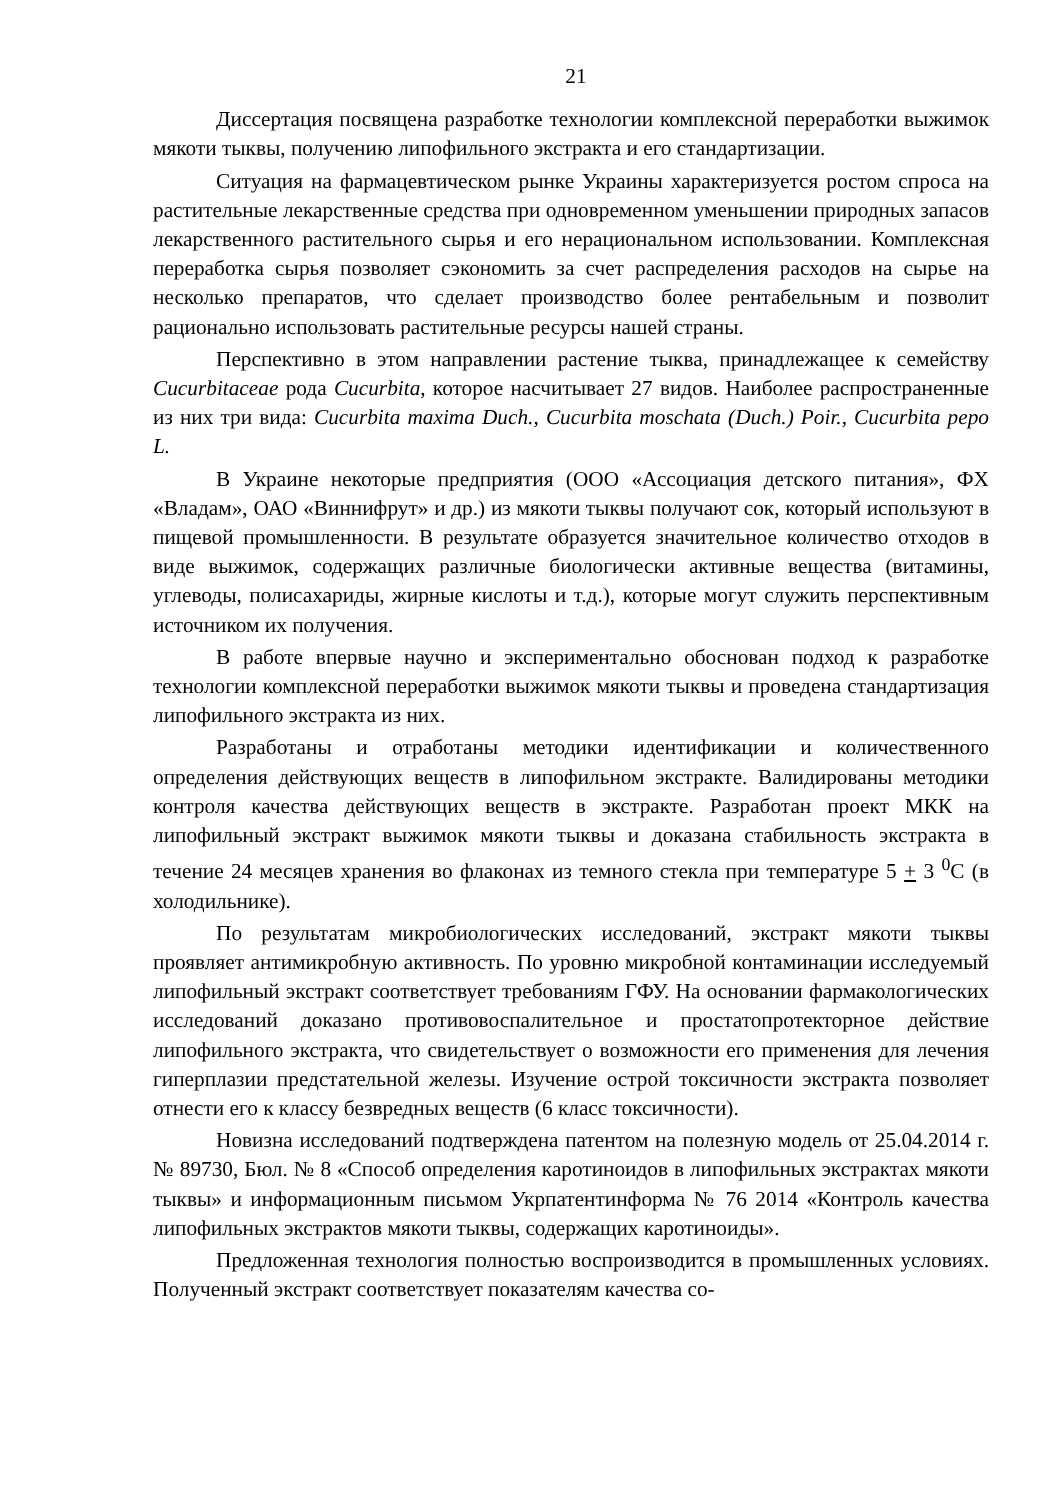21
Диссертация посвящена разработке технологии комплексной переработки выжимок мякоти тыквы, получению липофильного экстракта и его стандартизации.
Ситуация на фармацевтическом рынке Украины характеризуется ростом спроса на растительные лекарственные средства при одновременном уменьшении природных запасов лекарственного растительного сырья и его нерациональном использовании. Комплексная переработка сырья позволяет сэкономить за счет распределения расходов на сырье на несколько препаратов, что сделает производство более рентабельным и позволит рационально использовать растительные ресурсы нашей страны.
Перспективно в этом направлении растение тыква, принадлежащее к семейству Cucurbitaceae рода Cucurbita, которое насчитывает 27 видов. Наиболее распространенные из них три вида: Cucurbita maxima Duch., Cucurbita moschata (Duch.) Poir., Cucurbita pepo L.
В Украине некоторые предприятия (ООО «Ассоциация детского питания», ФХ «Владам», ОАО «Виннифрут» и др.) из мякоти тыквы получают сок, который используют в пищевой промышленности. В результате образуется значительное количество отходов в виде выжимок, содержащих различные биологически активные вещества (витамины, углеводы, полисахариды, жирные кислоты и т.д.), которые могут служить перспективным источником их получения.
В работе впервые научно и экспериментально обоснован подход к разработке технологии комплексной переработки выжимок мякоти тыквы и проведена стандартизация липофильного экстракта из них.
Разработаны и отработаны методики идентификации и количественного определения действующих веществ в липофильном экстракте. Валидированы методики контроля качества действующих веществ в экстракте. Разработан проект МКК на липофильный экстракт выжимок мякоти тыквы и доказана стабильность экстракта в течение 24 месяцев хранения во флаконах из темного стекла при температуре 5 + 3 <sup>0</sup>С (в холодильнике).
По результатам микробиологических исследований, экстракт мякоти тыквы проявляет антимикробную активность. По уровню микробной контаминации исследуемый липофильный экстракт соответствует требованиям ГФУ. На основании фармакологических исследований доказано противовоспалительное и простатопротекторное действие липофильного экстракта, что свидетельствует о возможности его применения для лечения гиперплазии предстательной железы. Изучение острой токсичности экстракта позволяет отнести его к классу безвредных веществ (6 класс токсичности).
Новизна исследований подтверждена патентом на полезную модель от 25.04.2014 г. № 89730, Бюл. № 8 «Способ определения каротиноидов в липофильных экстрактах мякоти тыквы» и информационным письмом Укрпатентинформа № 76 2014 «Контроль качества липофильных экстрактов мякоти тыквы, содержащих каротиноиды».
Предложенная технология полностью воспроизводится в промышленных условиях. Полученный экстракт соответствует показателям качества со-